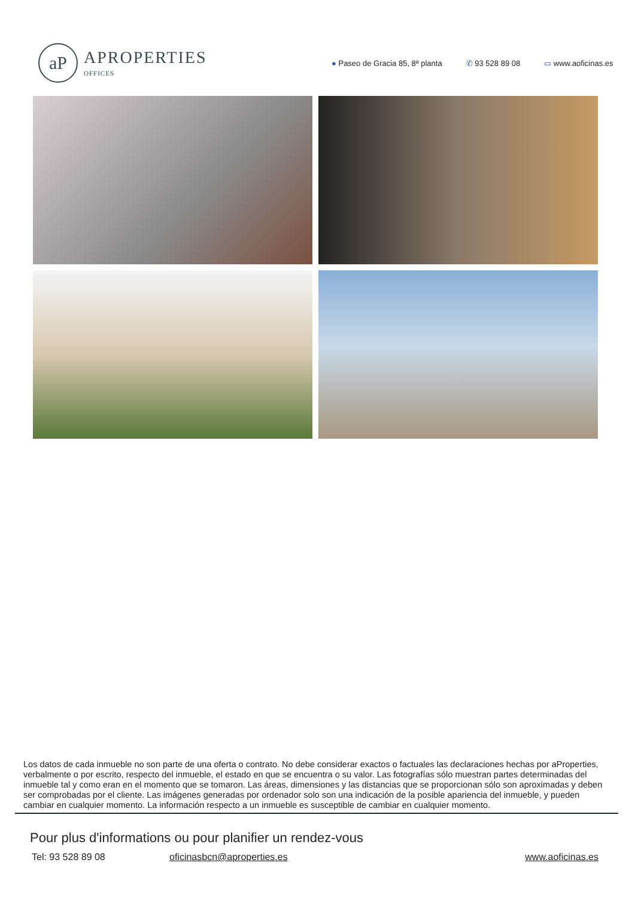aP
APROPERTIES
OFFICES
● Paseo de Gracia 85, 8ª planta ✆ 93 528 89 08 ▭ www.aoficinas.es
Los datos de cada inmueble no son parte de una oferta o contrato. No debe considerar exactos o factuales las declaraciones hechas por aProperties, verbalmente o por escrito, respecto del inmueble, el estado en que se encuentra o su valor. Las fotografías sólo muestran partes determinadas del inmueble tal y como eran en el momento que se tomaron. Las áreas, dimensiones y las distancias que se proporcionan sólo son aproximadas y deben ser comprobadas por el cliente. Las imágenes generadas por ordenador solo son una indicación de la posible apariencia del inmueble, y pueden cambiar en cualquier momento. La información respecto a un inmueble es susceptible de cambiar en cualquier momento.
Pour plus d'informations ou pour planifier un rendez-vous
Tel: 93 528 89 08 oficinasbcn@aproperties.es www.aoficinas.es